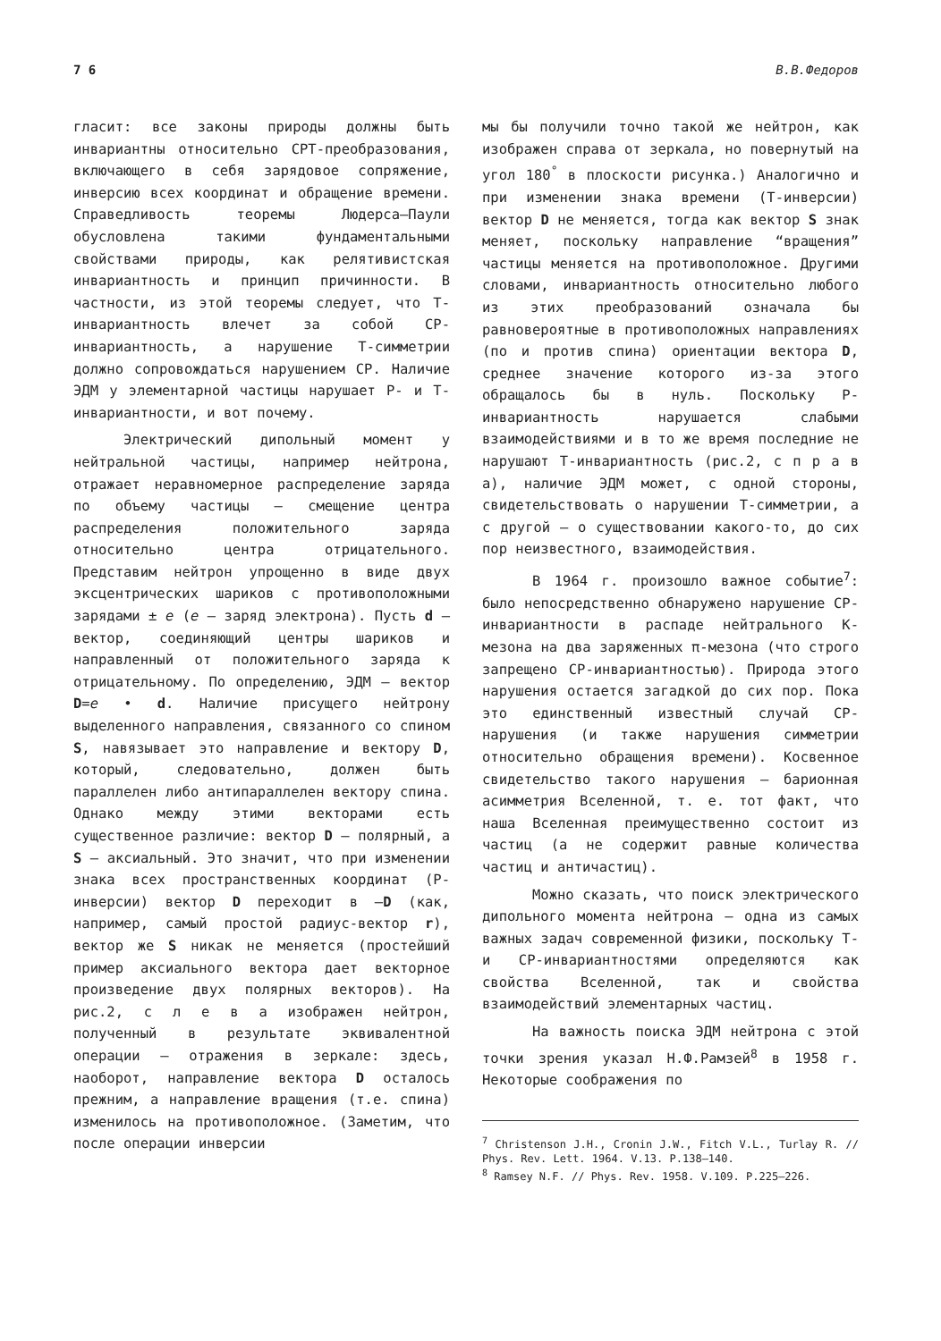7 6 В.В.Федоров
гласит: все законы природы должны быть инвариантны относительно CPT-преобразования, включающего в себя зарядовое сопряжение, инверсию всех координат и обращение времени. Справедливость теоремы Людерса—Паули обусловлена такими фундаментальными свойствами природы, как релятивистская инвариантность и принцип причинности. В частности, из этой теоремы следует, что T-инвариантность влечет за собой CP-инвариантность, а нарушение T-симметрии должно сопровождаться нарушением CP. Наличие ЭДМ у элементарной частицы нарушает P- и T-инвариантности, и вот почему.
Электрический дипольный момент у нейтральной частицы, например нейтрона, отражает неравномерное распределение заряда по объему частицы — смещение центра распределения положительного заряда относительно центра отрицательного. Представим нейтрон упрощенно в виде двух эксцентрических шариков с противоположными зарядами ± e (e — заряд электрона). Пусть d — вектор, соединяющий центры шариков и направленный от положительного заряда к отрицательному. По определению, ЭДМ — вектор D=e • d. Наличие присущего нейтрону выделенного направления, связанного со спином S, навязывает это направление и вектору D, который, следовательно, должен быть параллелен либо антипараллелен вектору спина. Однако между этими векторами есть существенное различие: вектор D — полярный, а S — аксиальный. Это значит, что при изменении знака всех пространственных координат (P-инверсии) вектор D переходит в —D (как, например, самый простой радиус-вектор r), вектор же S никак не меняется (простейший пример аксиального вектора дает векторное произведение двух полярных векторов). На рис.2, с л е в а изображен нейтрон, полученный в результате эквивалентной операции — отражения в зеркале: здесь, наоборот, направление вектора D осталось прежним, а направление вращения (т.е. спина) изменилось на противоположное. (Заметим, что после операции инверсии
мы бы получили точно такой же нейтрон, как изображен справа от зеркала, но повернутый на угол 180<sup>°</sup> в плоскости рисунка.) Аналогично и при изменении знака времени (T-инверсии) вектор D не меняется, тогда как вектор S знак меняет, поскольку направление “вращения” частицы меняется на противоположное. Другими словами, инвариантность относительно любого из этих преобразований означала бы равновероятные в противоположных направлениях (по и против спина) ориентации вектора D, среднее значение которого из-за этого обращалось бы в нуль. Поскольку P-инвариантность нарушается слабыми взаимодействиями и в то же время последние не нарушают T-инвариантность (рис.2, с п р а в а), наличие ЭДМ может, с одной стороны, свидетельствовать о нарушении T-симметрии, а с другой — о существовании какого-то, до сих пор неизвестного, взаимодействия.
В 1964 г. произошло важное событие<sup>7</sup>: было непосредственно обнаружено нарушение CP-инвариантности в распаде нейтрального K-мезона на два заряженных π-мезона (что строго запрещено CP-инвариантностью). Природа этого нарушения остается загадкой до сих пор. Пока это единственный известный случай CP-нарушения (и также нарушения симметрии относительно обращения времени). Косвенное свидетельство такого нарушения — барионная асимметрия Вселенной, т. е. тот факт, что наша Вселенная преимущественно состоит из частиц (а не содержит равные количества частиц и античастиц).
Можно сказать, что поиск электрического дипольного момента нейтрона — одна из самых важных задач современной физики, поскольку T- и CP-инвариантностями определяются как свойства Вселенной, так и свойства взаимодействий элементарных частиц.
На важность поиска ЭДМ нейтрона с этой точки зрения указал Н.Ф.Рамзей<sup>8</sup> в 1958 г. Некоторые соображения по
<sup>7</sup> Christenson J.H., Cronin J.W., Fitch V.L., Turlay R. // Phys. Rev. Lett. 1964. V.13. P.138–140.
<sup>8</sup> Ramsey N.F. // Phys. Rev. 1958. V.109. P.225–226.